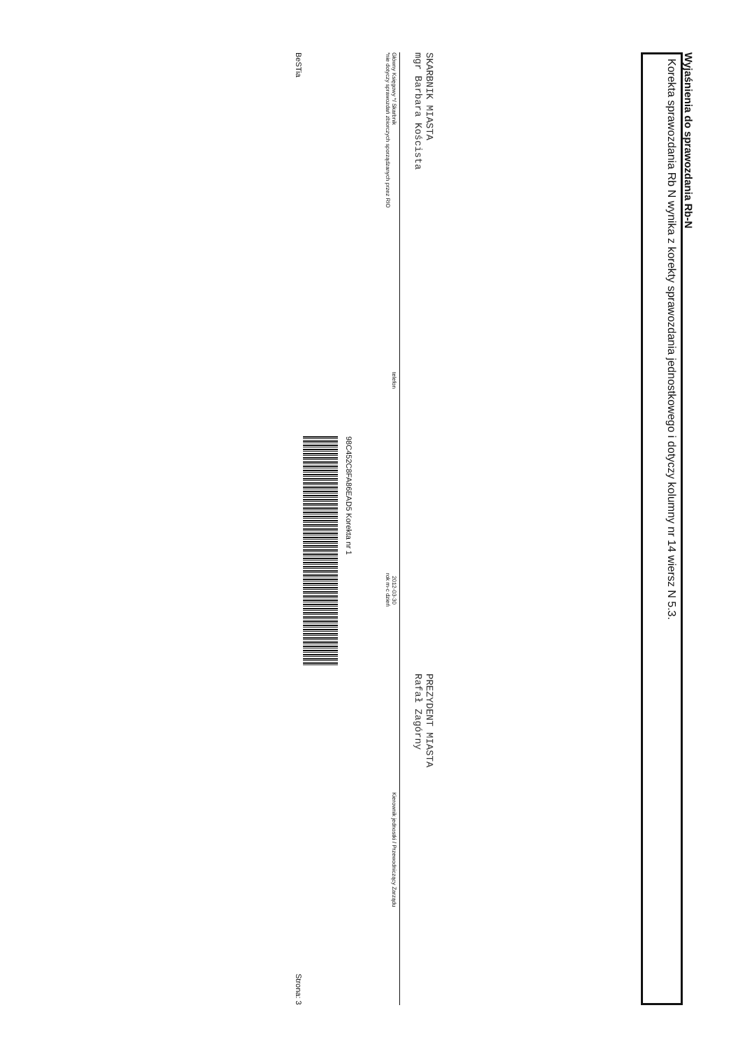Wyjaśnienia do sprawozdania Rb-N
Korekta sprawozdania Rb N wynika z korekty sprawozdania jednostkowego i dotyczy kolumny nr 14 wiersz N 5.3.
SKARBNIK MIASTA
mgr Barbara Koścista
PREZYDENT MIASTA
Rafał Zagórny
Główny Księgowy */ Skarbnik
*nie dotyczy sprawozdań zbiorczych sporządzanych przez RIO
telefon
2012-03-30
rok m-c dzień
Kierownik jednostki / Przewodniczący Zarządu
98C452C8FA86EAD5 Korekta nr 1
BeSTia Strona: 3